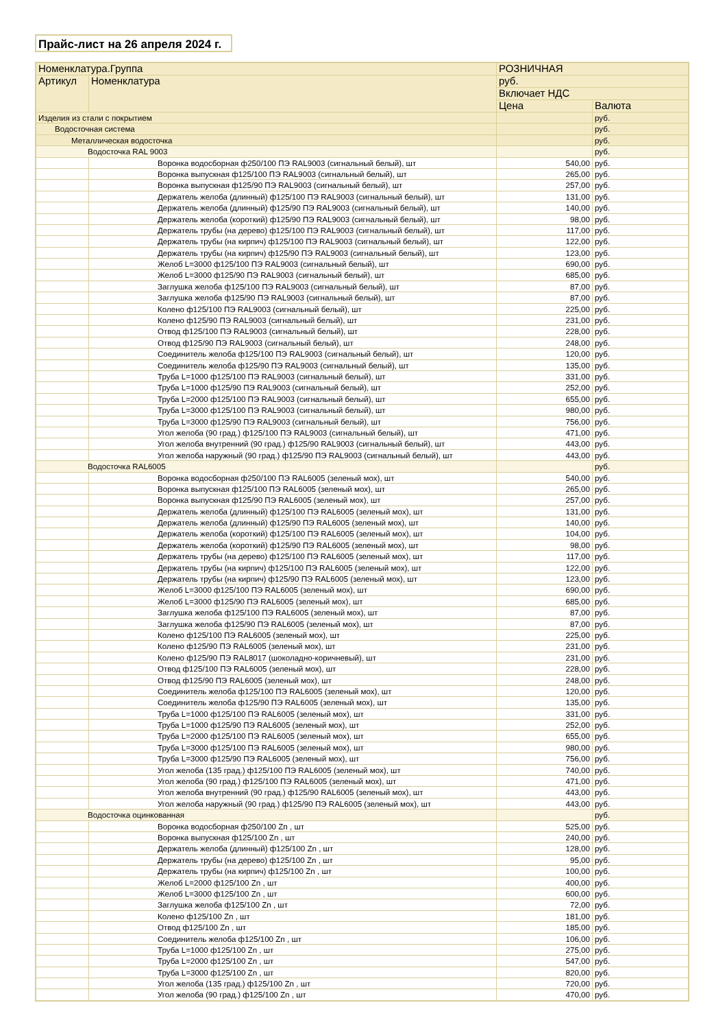Прайс-лист на 26 апреля 2024 г.
| Номенклатура.Группа | | РОЗНИЧНАЯ | |
| --- | --- | --- | --- |
| Артикул | Номенклатура | руб. | |
| | | Включает НДС | |
| | | Цена | Валюта |
| Изделия из стали с покрытием | | | руб. |
| Водосточная система | | | руб. |
| Металлическая водосточка | | | руб. |
| Водосточка RAL 9003 | | | руб. |
| | Воронка водосборная ф250/100 ПЭ RAL9003 (сигнальный белый), шт | 540,00 | руб. |
| | Воронка выпускная ф125/100 ПЭ RAL9003 (сигнальный белый), шт | 265,00 | руб. |
| | Воронка выпускная ф125/90 ПЭ RAL9003 (сигнальный белый), шт | 257,00 | руб. |
| | Держатель желоба (длинный) ф125/100 ПЭ RAL9003 (сигнальный белый), шт | 131,00 | руб. |
| | Держатель желоба (длинный) ф125/90 ПЭ RAL9003 (сигнальный белый), шт | 140,00 | руб. |
| | Держатель желоба (короткий) ф125/90 ПЭ RAL9003 (сигнальный белый), шт | 98,00 | руб. |
| | Держатель трубы (на дерево) ф125/100 ПЭ RAL9003 (сигнальный белый), шт | 117,00 | руб. |
| | Держатель трубы (на кирпич) ф125/100 ПЭ RAL9003 (сигнальный белый), шт | 122,00 | руб. |
| | Держатель трубы (на кирпич) ф125/90 ПЭ RAL9003 (сигнальный белый), шт | 123,00 | руб. |
| | Желоб L=3000 ф125/100 ПЭ RAL9003 (сигнальный белый), шт | 690,00 | руб. |
| | Желоб L=3000 ф125/90 ПЭ RAL9003 (сигнальный белый), шт | 685,00 | руб. |
| | Заглушка желоба ф125/100 ПЭ RAL9003 (сигнальный белый), шт | 87,00 | руб. |
| | Заглушка желоба ф125/90 ПЭ RAL9003 (сигнальный белый), шт | 87,00 | руб. |
| | Колено ф125/100 ПЭ RAL9003 (сигнальный белый), шт | 225,00 | руб. |
| | Колено ф125/90 ПЭ RAL9003 (сигнальный белый), шт | 231,00 | руб. |
| | Отвод ф125/100 ПЭ RAL9003 (сигнальный белый), шт | 228,00 | руб. |
| | Отвод ф125/90 ПЭ RAL9003 (сигнальный белый), шт | 248,00 | руб. |
| | Соединитель желоба ф125/100 ПЭ RAL9003 (сигнальный белый), шт | 120,00 | руб. |
| | Соединитель желоба ф125/90 ПЭ RAL9003 (сигнальный белый), шт | 135,00 | руб. |
| | Труба L=1000 ф125/100 ПЭ RAL9003 (сигнальный белый), шт | 331,00 | руб. |
| | Труба L=1000 ф125/90 ПЭ RAL9003 (сигнальный белый), шт | 252,00 | руб. |
| | Труба L=2000 ф125/100 ПЭ RAL9003 (сигнальный белый), шт | 655,00 | руб. |
| | Труба L=3000 ф125/100 ПЭ RAL9003 (сигнальный белый), шт | 980,00 | руб. |
| | Труба L=3000 ф125/90 ПЭ RAL9003 (сигнальный белый), шт | 756,00 | руб. |
| | Угол желоба (90 град.) ф125/100 ПЭ RAL9003 (сигнальный белый), шт | 471,00 | руб. |
| | Угол желоба внутренний (90 град.) ф125/90 RAL9003 (сигнальный белый), шт | 443,00 | руб. |
| | Угол желоба наружный (90 град.) ф125/90 ПЭ RAL9003 (сигнальный белый), шт | 443,00 | руб. |
| Водосточка RAL6005 | | | руб. |
| | Воронка водосборная ф250/100 ПЭ RAL6005 (зеленый мох), шт | 540,00 | руб. |
| | Воронка выпускная ф125/100 ПЭ RAL6005 (зеленый мох), шт | 265,00 | руб. |
| | Воронка выпускная ф125/90 ПЭ RAL6005 (зеленый мох), шт | 257,00 | руб. |
| | Держатель желоба (длинный) ф125/100 ПЭ RAL6005 (зеленый мох), шт | 131,00 | руб. |
| | Держатель желоба (длинный) ф125/90 ПЭ RAL6005 (зеленый мох), шт | 140,00 | руб. |
| | Держатель желоба (короткий) ф125/100 ПЭ RAL6005 (зеленый мох), шт | 104,00 | руб. |
| | Держатель желоба (короткий) ф125/90 ПЭ RAL6005 (зеленый мох), шт | 98,00 | руб. |
| | Держатель трубы (на дерево) ф125/100 ПЭ RAL6005 (зеленый мох), шт | 117,00 | руб. |
| | Держатель трубы (на кирпич) ф125/100 ПЭ RAL6005 (зеленый мох), шт | 122,00 | руб. |
| | Держатель трубы (на кирпич) ф125/90 ПЭ RAL6005 (зеленый мох), шт | 123,00 | руб. |
| | Желоб L=3000 ф125/100 ПЭ RAL6005 (зеленый мох), шт | 690,00 | руб. |
| | Желоб L=3000 ф125/90 ПЭ RAL6005 (зеленый мох), шт | 685,00 | руб. |
| | Заглушка желоба ф125/100 ПЭ RAL6005 (зеленый мох), шт | 87,00 | руб. |
| | Заглушка желоба ф125/90 ПЭ RAL6005 (зеленый мох), шт | 87,00 | руб. |
| | Колено ф125/100 ПЭ RAL6005 (зеленый мох), шт | 225,00 | руб. |
| | Колено ф125/90 ПЭ RAL6005 (зеленый мох), шт | 231,00 | руб. |
| | Колено ф125/90 ПЭ RAL8017 (шоколадно-коричневый), шт | 231,00 | руб. |
| | Отвод ф125/100 ПЭ RAL6005 (зеленый мох), шт | 228,00 | руб. |
| | Отвод ф125/90 ПЭ RAL6005 (зеленый мох), шт | 248,00 | руб. |
| | Соединитель желоба ф125/100 ПЭ RAL6005 (зеленый мох), шт | 120,00 | руб. |
| | Соединитель желоба ф125/90 ПЭ RAL6005 (зеленый мох), шт | 135,00 | руб. |
| | Труба L=1000 ф125/100 ПЭ RAL6005 (зеленый мох), шт | 331,00 | руб. |
| | Труба L=1000 ф125/90 ПЭ RAL6005 (зеленый мох), шт | 252,00 | руб. |
| | Труба L=2000 ф125/100 ПЭ RAL6005 (зеленый мох), шт | 655,00 | руб. |
| | Труба L=3000 ф125/100 ПЭ RAL6005 (зеленый мох), шт | 980,00 | руб. |
| | Труба L=3000 ф125/90 ПЭ RAL6005 (зеленый мох), шт | 756,00 | руб. |
| | Угол желоба (135 град.) ф125/100 ПЭ RAL6005 (зеленый мох), шт | 740,00 | руб. |
| | Угол желоба (90 град.) ф125/100 ПЭ RAL6005 (зеленый мох), шт | 471,00 | руб. |
| | Угол желоба внутренний (90 град.) ф125/90 RAL6005 (зеленый мох), шт | 443,00 | руб. |
| | Угол желоба наружный (90 град.) ф125/90 ПЭ RAL6005 (зеленый мох), шт | 443,00 | руб. |
| Водосточка оцинкованная | | | руб. |
| | Воронка водосборная ф250/100 Zn , шт | 525,00 | руб. |
| | Воронка выпускная ф125/100 Zn , шт | 240,00 | руб. |
| | Держатель желоба (длинный) ф125/100 Zn , шт | 128,00 | руб. |
| | Держатель трубы (на дерево) ф125/100 Zn , шт | 95,00 | руб. |
| | Держатель трубы (на кирпич) ф125/100 Zn , шт | 100,00 | руб. |
| | Желоб L=2000 ф125/100 Zn , шт | 400,00 | руб. |
| | Желоб L=3000 ф125/100 Zn , шт | 600,00 | руб. |
| | Заглушка желоба ф125/100 Zn , шт | 72,00 | руб. |
| | Колено ф125/100 Zn , шт | 181,00 | руб. |
| | Отвод ф125/100 Zn , шт | 185,00 | руб. |
| | Соединитель желоба ф125/100 Zn , шт | 106,00 | руб. |
| | Труба L=1000 ф125/100 Zn , шт | 275,00 | руб. |
| | Труба L=2000 ф125/100 Zn , шт | 547,00 | руб. |
| | Труба L=3000 ф125/100 Zn , шт | 820,00 | руб. |
| | Угол желоба (135 град.) ф125/100 Zn , шт | 720,00 | руб. |
| | Угол желоба (90 град.) ф125/100 Zn , шт | 470,00 | руб. |